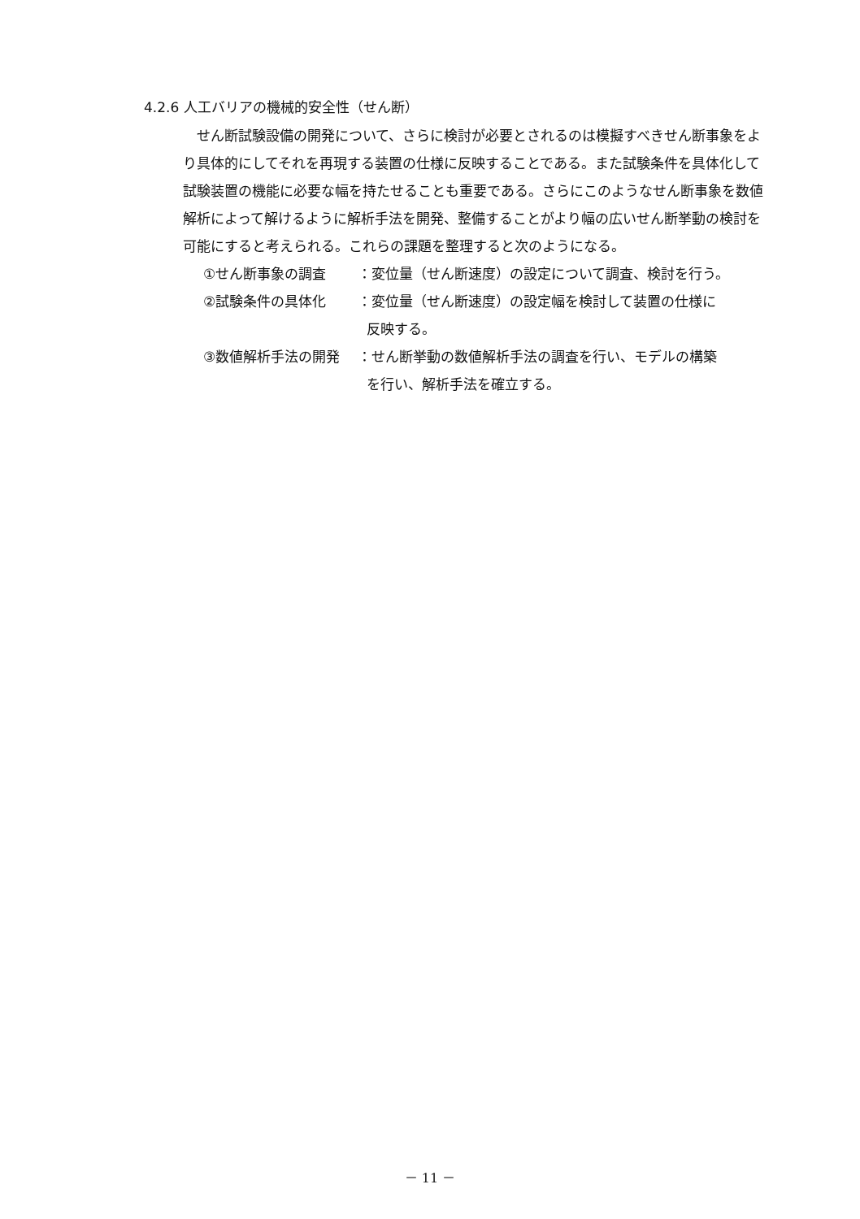4.2.6 人工バリアの機械的安全性（せん断）
せん断試験設備の開発について、さらに検討が必要とされるのは模擬すべきせん断事象をより具体的にしてそれを再現する装置の仕様に反映することである。また試験条件を具体化して試験装置の機能に必要な幅を持たせることも重要である。さらにこのようなせん断事象を数値解析によって解けるように解析手法を開発、整備することがより幅の広いせん断挙動の検討を可能にすると考えられる。これらの課題を整理すると次のようになる。
①せん断事象の調査 ：変位量（せん断速度）の設定について調査、検討を行う。
②試験条件の具体化 ：変位量（せん断速度）の設定幅を検討して装置の仕様に
反映する。
③数値解析手法の開発 ：せん断挙動の数値解析手法の調査を行い、モデルの構築
を行い、解析手法を確立する。
－ 11 －